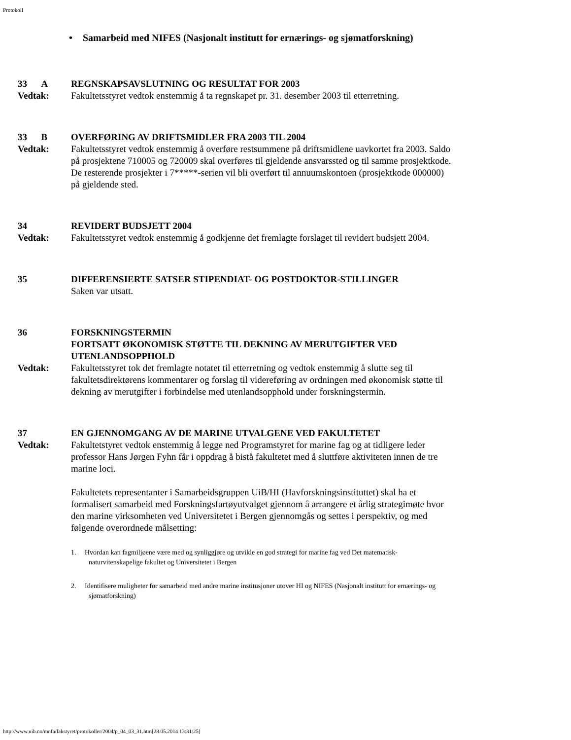Protokoll
• Samarbeid med NIFES (Nasjonalt institutt for ernærings- og sjømatforskning)
33 A REGNSKAPSAVSLUTNING OG RESULTAT FOR 2003
Vedtak: Fakultetsstyret vedtok enstemmig å ta regnskapet pr. 31. desember 2003 til etterretning.
33 B OVERFØRING AV DRIFTSMIDLER FRA 2003 TIL 2004
Vedtak: Fakultetsstyret vedtok enstemmig å overføre restsummene på driftsmidlene uavkortet fra 2003. Saldo på prosjektene 710005 og 720009 skal overføres til gjeldende ansvarssted og til samme prosjektkode. De resterende prosjekter i 7*****-serien vil bli overført til annuumskontoen (prosjektkode 000000) på gjeldende sted.
34 REVIDERT BUDSJETT 2004
Vedtak: Fakultetsstyret vedtok enstemmig å godkjenne det fremlagte forslaget til revidert budsjett 2004.
35 DIFFERENSIERTE SATSER STIPENDIAT- OG POSTDOKTOR-STILLINGER
Saken var utsatt.
36 FORSKNINGSTERMIN
FORTSATT ØKONOMISK STØTTE TIL DEKNING AV MERUTGIFTER VED UTENLANDSOPPHOLD
Vedtak: Fakultetsstyret tok det fremlagte notatet til etterretning og vedtok enstemmig å slutte seg til fakultetsdirektørens kommentarer og forslag til videreføring av ordningen med økonomisk støtte til dekning av merutgifter i forbindelse med utenlandsopphold under forskningstermin.
37 EN GJENNOMGANG AV DE MARINE UTVALGENE VED FAKULTETET
Vedtak: Fakultetstyret vedtok enstemmig å legge ned Programstyret for marine fag og at tidligere leder professor Hans Jørgen Fyhn får i oppdrag å bistå fakultetet med å sluttføre aktiviteten innen de tre marine loci.
Fakultetets representanter i Samarbeidsgruppen UiB/HI (Havforskningsinstituttet) skal ha et formalisert samarbeid med Forskningsfartøyutvalget gjennom å arrangere et årlig strategimøte hvor den marine virksomheten ved Universitetet i Bergen gjennomgås og settes i perspektiv, og med følgende overordnede målsetting:
1. Hvordan kan fagmiljøene være med og synliggjøre og utvikle en god strategi for marine fag ved Det matematisk-naturvitenskapelige fakultet og Universitetet i Bergen
2. Identifisere muligheter for samarbeid med andre marine institusjoner utover HI og NIFES (Nasjonalt institutt for ernærings- og sjømatforskning)
http://www.uib.no/mnfa/fakstyret/protokoller/2004/p_04_03_31.htm[28.05.2014 13:31:25]